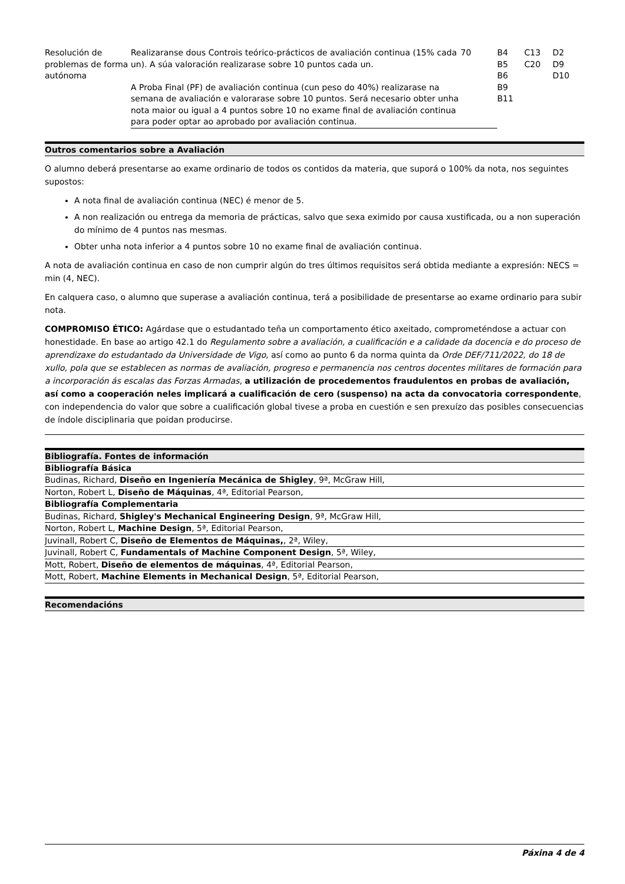| Resolución de problemas de forma autónoma | Realizaranse dous Controis teórico-prácticos de avaliación continua (15% cada un). A súa valoración realizarase sobre 10 puntos cada un. A Proba Final (PF) de avaliación continua (cun peso do 40%) realizarase na semana de avaliación e valorarase sobre 10 puntos. Será necesario obter unha nota maior ou igual a 4 puntos sobre 10 no exame final de avaliación continua para poder optar ao aprobado por avaliación continua. | 70 | B4 B5 B6 B9 B11 | C13 C20 | D2 D9 D10 |
Outros comentarios sobre a Avaliación
O alumno deberá presentarse ao exame ordinario de todos os contidos da materia, que suporá o 100% da nota, nos seguintes supostos:
A nota final de avaliación continua (NEC) é menor de 5.
A non realización ou entrega da memoria de prácticas, salvo que sexa eximido por causa xustificada, ou a non superación do mínimo de 4 puntos nas mesmas.
Obter unha nota inferior a 4 puntos sobre 10 no exame final de avaliación continua.
A nota de avaliación continua en caso de non cumprir algún do tres últimos requisitos será obtida mediante a expresión: NECS = min (4, NEC).
En calquera caso, o alumno que superase a avaliación continua, terá a posibilidade de presentarse ao exame ordinario para subir nota.
COMPROMISO ÉTICO: Agárdase que o estudantado teña un comportamento ético axeitado, comprometéndose a actuar con honestidade. En base ao artigo 42.1 do Regulamento sobre a avaliación, a cualificación e a calidade da docencia e do proceso de aprendizaxe do estudantado da Universidade de Vigo, así como ao punto 6 da norma quinta da Orde DEF/711/2022, do 18 de xullo, pola que se establecen as normas de avaliación, progreso e permanencia nos centros docentes militares de formación para a incorporación ás escalas das Forzas Armadas, a utilización de procedementos fraudulentos en probas de avaliación, así como a cooperación neles implicará a cualificación de cero (suspenso) na acta da convocatoria correspondente, con independencia do valor que sobre a cualificación global tivese a proba en cuestión e sen prexuízo das posibles consecuencias de índole disciplinaria que poidan producirse.
Bibliografía. Fontes de información
Bibliografía Básica
Budinas, Richard, Diseño en Ingeniería Mecánica de Shigley, 9ª, McGraw Hill,
Norton, Robert L, Diseño de Máquinas, 4ª, Editorial Pearson,
Bibliografía Complementaria
Budinas, Richard, Shigley's Mechanical Engineering Design, 9ª, McGraw Hill,
Norton, Robert L, Machine Design, 5ª, Editorial Pearson,
Juvinall, Robert C, Diseño de Elementos de Máquinas,, 2ª, Wiley,
Juvinall, Robert C, Fundamentals of Machine Component Design, 5ª, Wiley,
Mott, Robert, Diseño de elementos de máquinas, 4ª, Editorial Pearson,
Mott, Robert, Machine Elements in Mechanical Design, 5ª, Editorial Pearson,
Recomendacións
Páxina 4 de 4